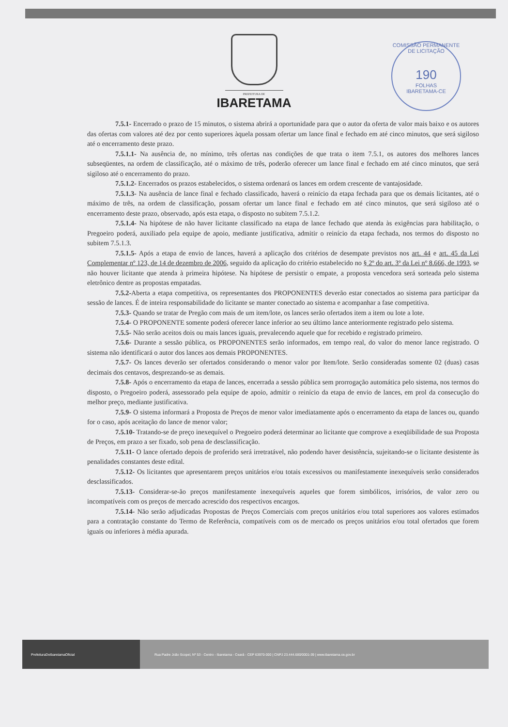COMISSÃO PERMANENTE DE LICITAÇÃO
190
FOLHAS
IBARETAMA-CE
PREFEITURA DE
IBARETAMA
7.5.1- Encerrado o prazo de 15 minutos, o sistema abrirá a oportunidade para que o autor da oferta de valor mais baixo e os autores das ofertas com valores até dez por cento superiores àquela possam ofertar um lance final e fechado em até cinco minutos, que será sigiloso até o encerramento deste prazo.
7.5.1.1- Na ausência de, no mínimo, três ofertas nas condições de que trata o item 7.5.1, os autores dos melhores lances subseqüentes, na ordem de classificação, até o máximo de três, poderão oferecer um lance final e fechado em até cinco minutos, que será sigiloso até o encerramento do prazo.
7.5.1.2- Encerrados os prazos estabelecidos, o sistema ordenará os lances em ordem crescente de vantajosidade.
7.5.1.3- Na ausência de lance final e fechado classificado, haverá o reinício da etapa fechada para que os demais licitantes, até o máximo de três, na ordem de classificação, possam ofertar um lance final e fechado em até cinco minutos, que será sigiloso até o encerramento deste prazo, observado, após esta etapa, o disposto no subitem 7.5.1.2.
7.5.1.4- Na hipótese de não haver licitante classificado na etapa de lance fechado que atenda às exigências para habilitação, o Pregoeiro poderá, auxiliado pela equipe de apoio, mediante justificativa, admitir o reinício da etapa fechada, nos termos do disposto no subitem 7.5.1.3.
7.5.1.5- Após a etapa de envio de lances, haverá a aplicação dos critérios de desempate previstos nos art. 44 e art. 45 da Lei Complementar nº 123, de 14 de dezembro de 2006, seguido da aplicação do critério estabelecido no § 2º do art. 3º da Lei nº 8.666, de 1993, se não houver licitante que atenda à primeira hipótese. Na hipótese de persistir o empate, a proposta vencedora será sorteada pelo sistema eletrônico dentre as propostas empatadas.
7.5.2-Aberta a etapa competitiva, os representantes dos PROPONENTES deverão estar conectados ao sistema para participar da sessão de lances. É de inteira responsabilidade do licitante se manter conectado ao sistema e acompanhar a fase competitiva.
7.5.3- Quando se tratar de Pregão com mais de um item/lote, os lances serão ofertados item a item ou lote a lote.
7.5.4- O PROPONENTE somente poderá oferecer lance inferior ao seu último lance anteriormente registrado pelo sistema.
7.5.5- Não serão aceitos dois ou mais lances iguais, prevalecendo aquele que for recebido e registrado primeiro.
7.5.6- Durante a sessão pública, os PROPONENTES serão informados, em tempo real, do valor do menor lance registrado. O sistema não identificará o autor dos lances aos demais PROPONENTES.
7.5.7- Os lances deverão ser ofertados considerando o menor valor por Item/lote. Serão consideradas somente 02 (duas) casas decimais dos centavos, desprezando-se as demais.
7.5.8- Após o encerramento da etapa de lances, encerrada a sessão pública sem prorrogação automática pelo sistema, nos termos do disposto, o Pregoeiro poderá, assessorado pela equipe de apoio, admitir o reinício da etapa de envio de lances, em prol da consecução do melhor preço, mediante justificativa.
7.5.9- O sistema informará a Proposta de Preços de menor valor imediatamente após o encerramento da etapa de lances ou, quando for o caso, após aceitação do lance de menor valor;
7.5.10- Tratando-se de preço inexequível o Pregoeiro poderá determinar ao licitante que comprove a exeqüibilidade de sua Proposta de Preços, em prazo a ser fixado, sob pena de desclassificação.
7.5.11- O lance ofertado depois de proferido será irretratável, não podendo haver desistência, sujeitando-se o licitante desistente às penalidades constantes deste edital.
7.5.12- Os licitantes que apresentarem preços unitários e/ou totais excessivos ou manifestamente inexequíveis serão considerados desclassificados.
7.5.13- Considerar-se-ão preços manifestamente inexequíveis aqueles que forem simbólicos, irrisórios, de valor zero ou incompatíveis com os preços de mercado acrescido dos respectivos encargos.
7.5.14- Não serão adjudicadas Propostas de Preços Comerciais com preços unitários e/ou total superiores aos valores estimados para a contratação constante do Termo de Referência, compatíveis com os de mercado os preços unitários e/ou total ofertados que forem iguais ou inferiores à média apurada.
PrefeituraDeIbaretamaOficial
Rua Padre João Scopel, Nº 53 - Centro - Ibaretama - Ceará - CEP 63970-000 | CNPJ 23.444.680/0001-39 | www.ibaretama.ce.gov.br